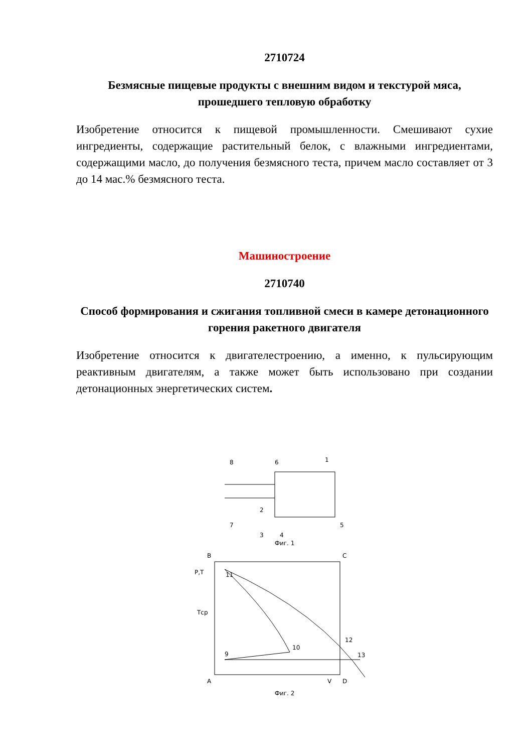2710724
Безмясные пищевые продукты с внешним видом и текстурой мяса, прошедшего тепловую обработку
Изобретение относится к пищевой промышленности. Смешивают сухие ингредиенты, содержащие растительный белок, с влажными ингредиентами, содержащими масло, до получения безмясного теста, причем масло составляет от 3 до 14 мас.% безмясного теста.
Машиностроение
2710740
Способ формирования и сжигания топливной смеси в камере детонационного горения ракетного двигателя
Изобретение относится к двигателестроению, а именно, к пульсирующим реактивным двигателям, а также может быть использовано при создании детонационных энергетических систем.
8
6
1
2
7
3
5
4
Фиг. 1
B
C
P,T
11
Tср
12
10
9
13
A
V
D
Фиг. 2